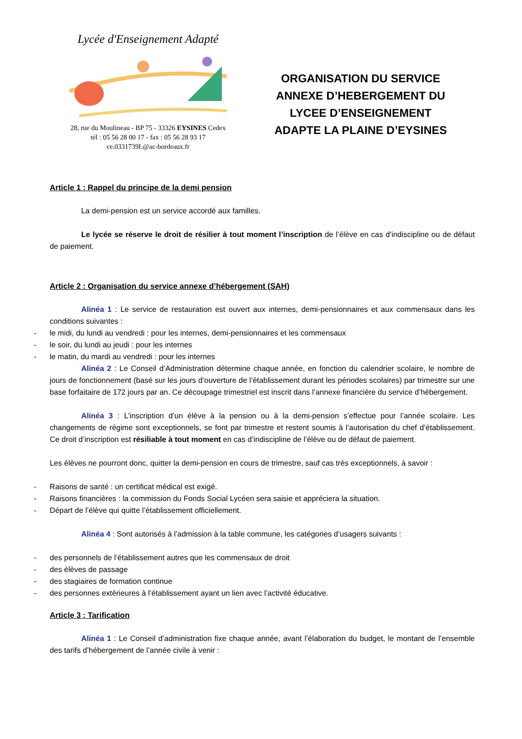Lycée d'Enseignement Adapté
28, rue du Moulineau - BP 75 - 33326 EYSINES Cedex
tél : 05 56 28 00 17 - fax : 05 56 28 93 17
ce.0331739L@ac-bordeaux.fr
ORGANISATION DU SERVICE
ANNEXE D’HEBERGEMENT DU
LYCEE D’ENSEIGNEMENT
ADAPTE LA PLAINE D’EYSINES
Article 1 : Rappel du principe de la demi pension
La demi-pension est un service accordé aux familles.
Le lycée se réserve le droit de résilier à tout moment l’inscription de l’élève en cas d’indiscipline ou de défaut de paiement.
Article 2 : Organisation du service annexe d’hébergement (SAH)
Alinéa 1 : Le service de restauration est ouvert aux internes, demi-pensionnaires et aux commensaux dans les conditions suivantes :
- le midi, du lundi au vendredi : pour les internes, demi-pensionnaires et les commensaux
- le soir, du lundi au jeudi : pour les internes
- le matin, du mardi au vendredi : pour les internes
Alinéa 2 : Le Conseil d’Administration détermine chaque année, en fonction du calendrier scolaire, le nombre de jours de fonctionnement (basé sur les jours d’ouverture de l’établissement durant les périodes scolaires) par trimestre sur une base forfaitaire de 172 jours par an. Ce découpage trimestriel est inscrit dans l’annexe financière du service d’hébergement.
Alinéa 3 : L’inscription d’un élève à la pension ou à la demi-pension s’effectue pour l’année scolaire. Les changements de régime sont exceptionnels, se font par trimestre et restent soumis à l’autorisation du chef d’établissement. Ce droit d’inscription est résiliable à tout moment en cas d’indiscipline de l’élève ou de défaut de paiement.
Les élèves ne pourront donc, quitter la demi-pension en cours de trimestre, sauf cas très exceptionnels, à savoir :
- Raisons de santé : un certificat médical est exigé.
- Raisons financières : la commission du Fonds Social Lycéen sera saisie et appréciera la situation.
- Départ de l’élève qui quitte l’établissement officiellement.
Alinéa 4 : Sont autorisés à l’admission à la table commune, les catégories d’usagers suivants :
- des personnels de l’établissement autres que les commensaux de droit
- des élèves de passage
- des stagiaires de formation continue
- des personnes extérieures à l’établissement ayant un lien avec l’activité éducative.
Article 3 : Tarification
Alinéa 1 : Le Conseil d’administration fixe chaque année, avant l’élaboration du budget, le montant de l’ensemble des tarifs d’hébergement de l’année civile à venir :